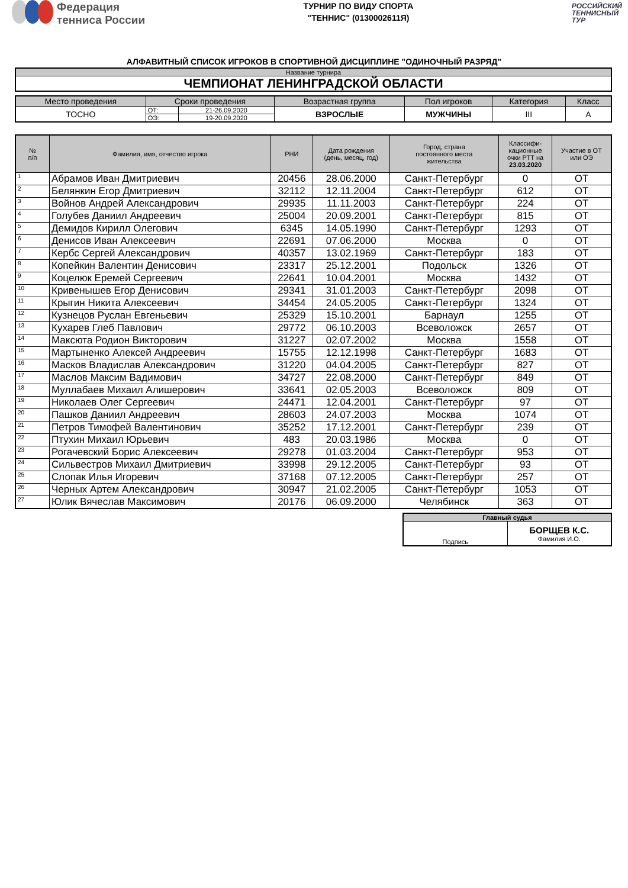Федерация
тенниса России
ТУРНИР ПО ВИДУ СПОРТА
"ТЕННИС" (0130002611Я)
РОССИЙСКИЙ
ТЕННИСНЫЙ
ТУР
АЛФАВИТНЫЙ СПИСОК ИГРОКОВ В СПОРТИВНОЙ ДИСЦИПЛИНЕ "ОДИНОЧНЫЙ РАЗРЯД"
| Название турнира |
| ЧЕМПИОНАТ ЛЕНИНГРАДСКОЙ ОБЛАСТИ |
| Место проведения | Сроки проведения | | Возрастная группа | Пол игроков | Категория | Класс |
| ТОСНО | ОТ: | 21-26.09.2020 | ВЗРОСЛЫЕ | МУЖЧИНЫ | III | A |
| | ОЭ: | 19-20.09.2020 | | | | |
| № п/п | Фамилия, имя, отчество игрока | РНИ | Дата рождения (день, месяц, год) | Город, страна постоянного места жительства | Классифи- кационные очки РТТ на 23.03.2020 | Участие в ОТ или ОЭ |
| --- | --- | --- | --- | --- | --- | --- |
| 1 | Абрамов Иван Дмитриевич | 20456 | 28.06.2000 | Санкт-Петербург | 0 | ОТ |
| 2 | Белянкин Егор Дмитриевич | 32112 | 12.11.2004 | Санкт-Петербург | 612 | ОТ |
| 3 | Войнов Андрей Александрович | 29935 | 11.11.2003 | Санкт-Петербург | 224 | ОТ |
| 4 | Голубев Даниил Андреевич | 25004 | 20.09.2001 | Санкт-Петербург | 815 | ОТ |
| 5 | Демидов Кирилл Олегович | 6345 | 14.05.1990 | Санкт-Петербург | 1293 | ОТ |
| 6 | Денисов Иван Алексеевич | 22691 | 07.06.2000 | Москва | 0 | ОТ |
| 7 | Кербс Сергей Александрович | 40357 | 13.02.1969 | Санкт-Петербург | 183 | ОТ |
| 8 | Копейкин Валентин Денисович | 23317 | 25.12.2001 | Подольск | 1326 | ОТ |
| 9 | Коцелюк Еремей Сергеевич | 22641 | 10.04.2001 | Москва | 1432 | ОТ |
| 10 | Кривенышев Егор Денисович | 29341 | 31.01.2003 | Санкт-Петербург | 2098 | ОТ |
| 11 | Крыгин Никита Алексеевич | 34454 | 24.05.2005 | Санкт-Петербург | 1324 | ОТ |
| 12 | Кузнецов Руслан Евгеньевич | 25329 | 15.10.2001 | Барнаул | 1255 | ОТ |
| 13 | Кухарев Глеб Павлович | 29772 | 06.10.2003 | Всеволожск | 2657 | ОТ |
| 14 | Максюта Родион Викторович | 31227 | 02.07.2002 | Москва | 1558 | ОТ |
| 15 | Мартыненко Алексей Андреевич | 15755 | 12.12.1998 | Санкт-Петербург | 1683 | ОТ |
| 16 | Масков Владислав Александрович | 31220 | 04.04.2005 | Санкт-Петербург | 827 | ОТ |
| 17 | Маслов Максим Вадимович | 34727 | 22.08.2000 | Санкт-Петербург | 849 | ОТ |
| 18 | Муллабаев Михаил Алишерович | 33641 | 02.05.2003 | Всеволожск | 809 | ОТ |
| 19 | Николаев Олег Сергеевич | 24471 | 12.04.2001 | Санкт-Петербург | 97 | ОТ |
| 20 | Пашков Даниил Андреевич | 28603 | 24.07.2003 | Москва | 1074 | ОТ |
| 21 | Петров Тимофей Валентинович | 35252 | 17.12.2001 | Санкт-Петербург | 239 | ОТ |
| 22 | Птухин Михаил Юрьевич | 483 | 20.03.1986 | Москва | 0 | ОТ |
| 23 | Рогачевский Борис Алексеевич | 29278 | 01.03.2004 | Санкт-Петербург | 953 | ОТ |
| 24 | Сильвестров Михаил Дмитриевич | 33998 | 29.12.2005 | Санкт-Петербург | 93 | ОТ |
| 25 | Слопак Илья Игоревич | 37168 | 07.12.2005 | Санкт-Петербург | 257 | ОТ |
| 26 | Черных Артем Александрович | 30947 | 21.02.2005 | Санкт-Петербург | 1053 | ОТ |
| 27 | Юлик Вячеслав Максимович | 20176 | 06.09.2000 | Челябинск | 363 | ОТ |
| Главный судья | |
| Подпись | БОРЩЕВ К.С. Фамилия И.О. |